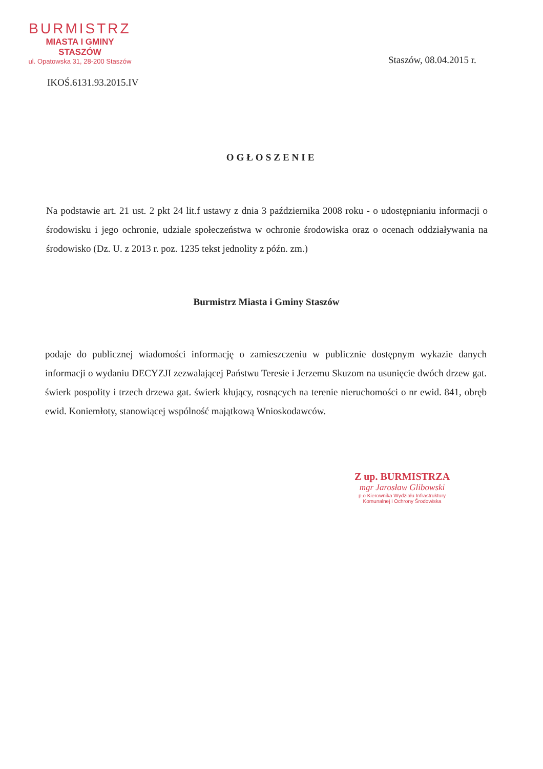BURMISTRZ
MIASTA I GMINY
STASZÓW
ul. Opatowska 31, 28-200 Staszów
Staszów, 08.04.2015 r.
IKOŚ.6131.93.2015.IV
OGŁOSZENIE
Na podstawie art. 21 ust. 2 pkt 24 lit.f ustawy z dnia 3 października 2008 roku - o udostępnianiu informacji o środowisku i jego ochronie, udziale społeczeństwa w ochronie środowiska oraz o ocenach oddziaływania na środowisko (Dz. U. z 2013 r. poz. 1235 tekst jednolity z późn. zm.)
Burmistrz Miasta i Gminy Staszów
podaje do publicznej wiadomości informację o zamieszczeniu w publicznie dostępnym wykazie danych informacji o wydaniu DECYZJI zezwalającej Państwu Teresie i Jerzemu Skuzom na usunięcie dwóch drzew gat. świerk pospolity i trzech drzewa gat. świerk kłujący, rosnących na terenie nieruchomości o nr ewid. 841, obręb ewid. Koniemłoty, stanowiącej wspólność majątkową Wnioskodawców.
Z up. BURMISTRZA
mgr Jarosław Glibowski
p.o Kierownika Wydziału Infrastruktury
Komunalnej i Ochrony Środowiska